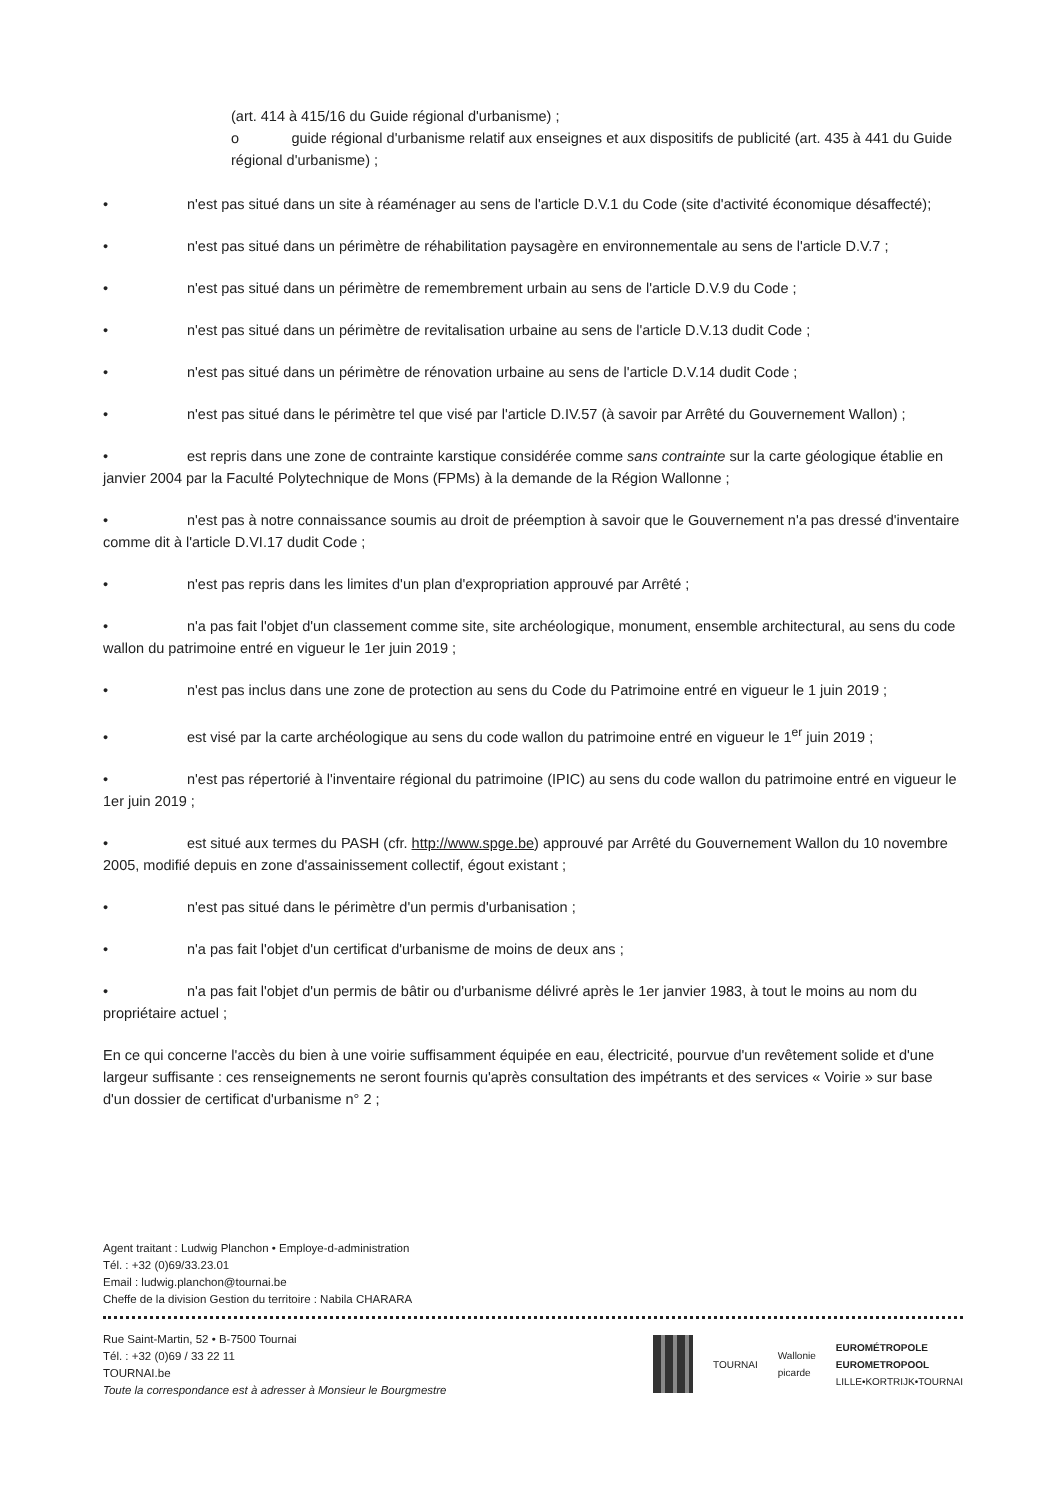(art. 414 à 415/16 du Guide régional d'urbanisme) ;
o guide régional d'urbanisme relatif aux enseignes et aux dispositifs de publicité (art. 435 à 441 du Guide régional d'urbanisme) ;
• n'est pas situé dans un site à réaménager au sens de l'article D.V.1 du Code (site d'activité économique désaffecté);
• n'est pas situé dans un périmètre de réhabilitation paysagère en environnementale au sens de l'article D.V.7 ;
• n'est pas situé dans un périmètre de remembrement urbain au sens de l'article D.V.9 du Code ;
• n'est pas situé dans un périmètre de revitalisation urbaine au sens de l'article D.V.13 dudit Code ;
• n'est pas situé dans un périmètre de rénovation urbaine au sens de l'article D.V.14 dudit Code ;
• n'est pas situé dans le périmètre tel que visé par l'article D.IV.57 (à savoir par Arrêté du Gouvernement Wallon) ;
• est repris dans une zone de contrainte karstique considérée comme sans contrainte sur la carte géologique établie en janvier 2004 par la Faculté Polytechnique de Mons (FPMs) à la demande de la Région Wallonne ;
• n'est pas à notre connaissance soumis au droit de préemption à savoir que le Gouvernement n'a pas dressé d'inventaire comme dit à l'article D.VI.17 dudit Code ;
• n'est pas repris dans les limites d'un plan d'expropriation approuvé par Arrêté ;
• n'a pas fait l'objet d'un classement comme site, site archéologique, monument, ensemble architectural, au sens du code wallon du patrimoine entré en vigueur le 1er juin 2019 ;
• n'est pas inclus dans une zone de protection au sens du Code du Patrimoine entré en vigueur le 1 juin 2019 ;
• est visé par la carte archéologique au sens du code wallon du patrimoine entré en vigueur le 1<sup>er</sup> juin 2019 ;
• n'est pas répertorié à l'inventaire régional du patrimoine (IPIC) au sens du code wallon du patrimoine entré en vigueur le 1er juin 2019 ;
• est situé aux termes du PASH (cfr. http://www.spge.be) approuvé par Arrêté du Gouvernement Wallon du 10 novembre 2005, modifié depuis en zone d'assainissement collectif, égout existant ;
• n'est pas situé dans le périmètre d'un permis d'urbanisation ;
• n'a pas fait l'objet d'un certificat d'urbanisme de moins de deux ans ;
• n'a pas fait l'objet d'un permis de bâtir ou d'urbanisme délivré après le 1er janvier 1983, à tout le moins au nom du propriétaire actuel ;
En ce qui concerne l'accès du bien à une voirie suffisamment équipée en eau, électricité, pourvue d'un revêtement solide et d'une largeur suffisante : ces renseignements ne seront fournis qu'après consultation des impétrants et des services « Voirie » sur base d'un dossier de certificat d'urbanisme n° 2 ;
Agent traitant : Ludwig Planchon • Employe-d-administration
Tél. : +32 (0)69/33.23.01
Email : ludwig.planchon@tournai.be
Cheffe de la division Gestion du territoire : Nabila CHARARA
Rue Saint-Martin, 52 • B-7500 Tournai
Tél. : +32 (0)69 / 33 22 11
TOURNAI.be
Toute la correspondance est à adresser à Monsieur le Bourgmestre
TOURNAI
Wallonie
picarde
EUROMÉTROPOLE
EUROMETROPOOL
LILLE•KORTRIJK•TOURNAI